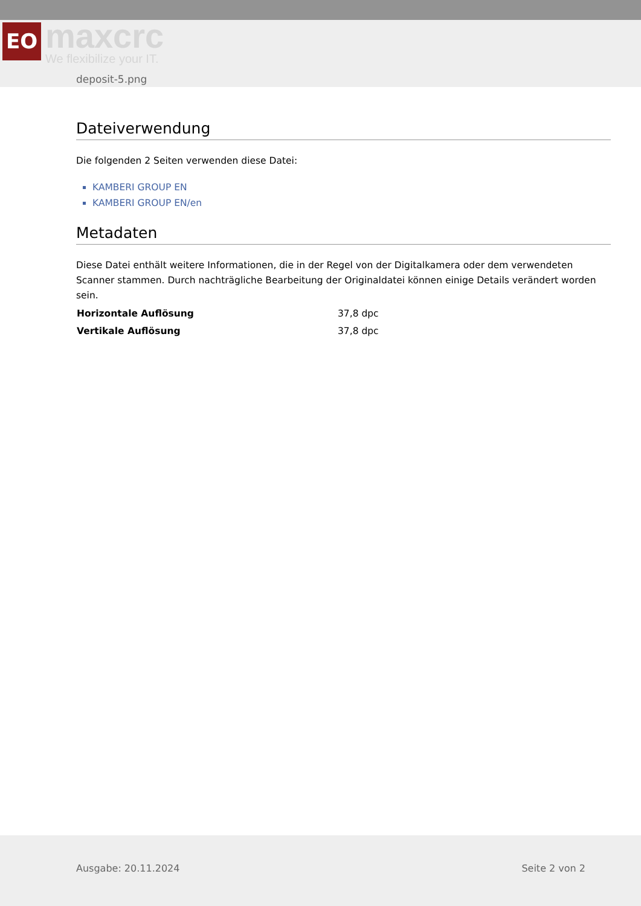EO
maxcrc
We flexibilize your IT.
deposit-5.png
Dateiverwendung
Die folgenden 2 Seiten verwenden diese Datei:
KAMBERI GROUP EN
KAMBERI GROUP EN/en
Metadaten
Diese Datei enthält weitere Informationen, die in der Regel von der Digitalkamera oder dem verwendeten Scanner stammen. Durch nachträgliche Bearbeitung der Originaldatei können einige Details verändert worden sein.
| Horizontale Auflösung | 37,8 dpc |
| Vertikale Auflösung | 37,8 dpc |
Ausgabe: 20.11.2024 Seite 2 von 2